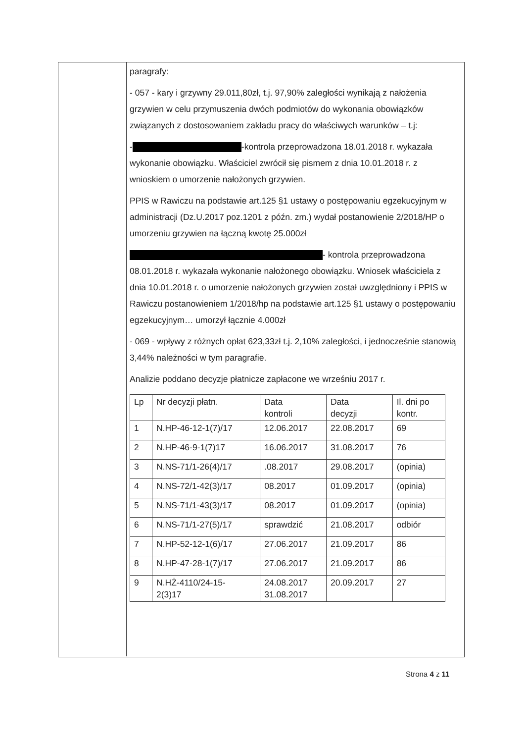paragrafy:
- 057 - kary i grzywny 29.011,80zł, t.j. 97,90% zaległości wynikają z nałożenia grzywien w celu przymuszenia dwóch podmiotów do wykonania obowiązków związanych z dostosowaniem zakładu pracy do właściwych warunków – t.j:
- -kontrola przeprowadzona 18.01.2018 r. wykazała wykonanie obowiązku. Właściciel zwrócił się pismem z dnia 10.01.2018 r. z wnioskiem o umorzenie nałożonych grzywien.
PPIS w Rawiczu na podstawie art.125 §1 ustawy o postępowaniu egzekucyjnym w administracji (Dz.U.2017 poz.1201 z późn. zm.) wydał postanowienie 2/2018/HP o umorzeniu grzywien na łączną kwotę 25.000zł
- kontrola przeprowadzona 08.01.2018 r. wykazała wykonanie nałożonego obowiązku. Wniosek właściciela z dnia 10.01.2018 r. o umorzenie nałożonych grzywien został uwzględniony i PPIS w Rawiczu postanowieniem 1/2018/hp na podstawie art.125 §1 ustawy o postępowaniu egzekucyjnym… umorzył łącznie 4.000zł
- 069 - wpływy z różnych opłat 623,33zł t.j. 2,10% zaległości, i jednocześnie stanowią 3,44% należności w tym paragrafie.
Analizie poddano decyzje płatnicze zapłacone we wrześniu 2017 r.
| Lp | Nr decyzji płatn. | Data kontroli | Data decyzji | Il. dni po kontr. |
| 1 | N.HP-46-12-1(7)/17 | 12.06.2017 | 22.08.2017 | 69 |
| 2 | N.HP-46-9-1(7)17 | 16.06.2017 | 31.08.2017 | 76 |
| 3 | N.NS-71/1-26(4)/17 | .08.2017 | 29.08.2017 | (opinia) |
| 4 | N.NS-72/1-42(3)/17 | 08.2017 | 01.09.2017 | (opinia) |
| 5 | N.NS-71/1-43(3)/17 | 08.2017 | 01.09.2017 | (opinia) |
| 6 | N.NS-71/1-27(5)/17 | sprawdzić | 21.08.2017 | odbiór |
| 7 | N.HP-52-12-1(6)/17 | 27.06.2017 | 21.09.2017 | 86 |
| 8 | N.HP-47-28-1(7)/17 | 27.06.2017 | 21.09.2017 | 86 |
| 9 | N.HŻ-4110/24-15- 2(3)17 | 24.08.2017 31.08.2017 | 20.09.2017 | 27 |
Strona 4 z 11